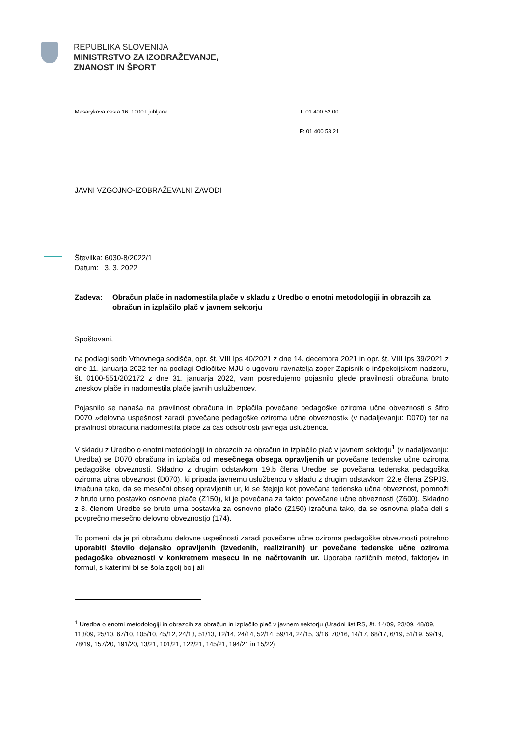REPUBLIKA SLOVENIJA
MINISTRSTVO ZA IZOBRAŽEVANJE,
ZNANOST IN ŠPORT
Masarykova cesta 16, 1000 Ljubljana T: 01 400 52 00
F: 01 400 53 21
JAVNI VZGOJNO-IZOBRAŽEVALNI ZAVODI
Številka: 6030-8/2022/1
Datum: 3. 3. 2022
Zadeva: Obračun plače in nadomestila plače v skladu z Uredbo o enotni metodologiji in obrazcih za obračun in izplačilo plač v javnem sektorju
Spoštovani,
na podlagi sodb Vrhovnega sodišča, opr. št. VIII Ips 40/2021 z dne 14. decembra 2021 in opr. št. VIII Ips 39/2021 z dne 11. januarja 2022 ter na podlagi Odločitve MJU o ugovoru ravnatelja zoper Zapisnik o inšpekcijskem nadzoru, št. 0100-551/202172 z dne 31. januarja 2022, vam posredujemo pojasnilo glede pravilnosti obračuna bruto zneskov plače in nadomestila plače javnih uslužbencev.
Pojasnilo se nanaša na pravilnost obračuna in izplačila povečane pedagoške oziroma učne obveznosti s šifro D070 »delovna uspešnost zaradi povečane pedagoške oziroma učne obveznosti« (v nadaljevanju: D070) ter na pravilnost obračuna nadomestila plače za čas odsotnosti javnega uslužbenca.
V skladu z Uredbo o enotni metodologiji in obrazcih za obračun in izplačilo plač v javnem sektorju<sup>1</sup> (v nadaljevanju: Uredba) se D070 obračuna in izplača od mesečnega obsega opravljenih ur povečane tedenske učne oziroma pedagoške obveznosti. Skladno z drugim odstavkom 19.b člena Uredbe se povečana tedenska pedagoška oziroma učna obveznost (D070), ki pripada javnemu uslužbencu v skladu z drugim odstavkom 22.e člena ZSPJS, izračuna tako, da se mesečni obseg opravljenih ur, ki se štejejo kot povečana tedenska učna obveznost, pomnoži z bruto urno postavko osnovne plače (Z150), ki je povečana za faktor povečane učne obveznosti (Z600). Skladno z 8. členom Uredbe se bruto urna postavka za osnovno plačo (Z150) izračuna tako, da se osnovna plača deli s povprečno mesečno delovno obveznostjo (174).
To pomeni, da je pri obračunu delovne uspešnosti zaradi povečane učne oziroma pedagoške obveznosti potrebno uporabiti število dejansko opravljenih (izvedenih, realiziranih) ur povečane tedenske učne oziroma pedagoške obveznosti v konkretnem mesecu in ne načrtovanih ur. Uporaba različnih metod, faktorjev in formul, s katerimi bi se šola zgolj bolj ali
<sup>1</sup> Uredba o enotni metodologiji in obrazcih za obračun in izplačilo plač v javnem sektorju (Uradni list RS, št. 14/09, 23/09, 48/09, 113/09, 25/10, 67/10, 105/10, 45/12, 24/13, 51/13, 12/14, 24/14, 52/14, 59/14, 24/15, 3/16, 70/16, 14/17, 68/17, 6/19, 51/19, 59/19, 78/19, 157/20, 191/20, 13/21, 101/21, 122/21, 145/21, 194/21 in 15/22)